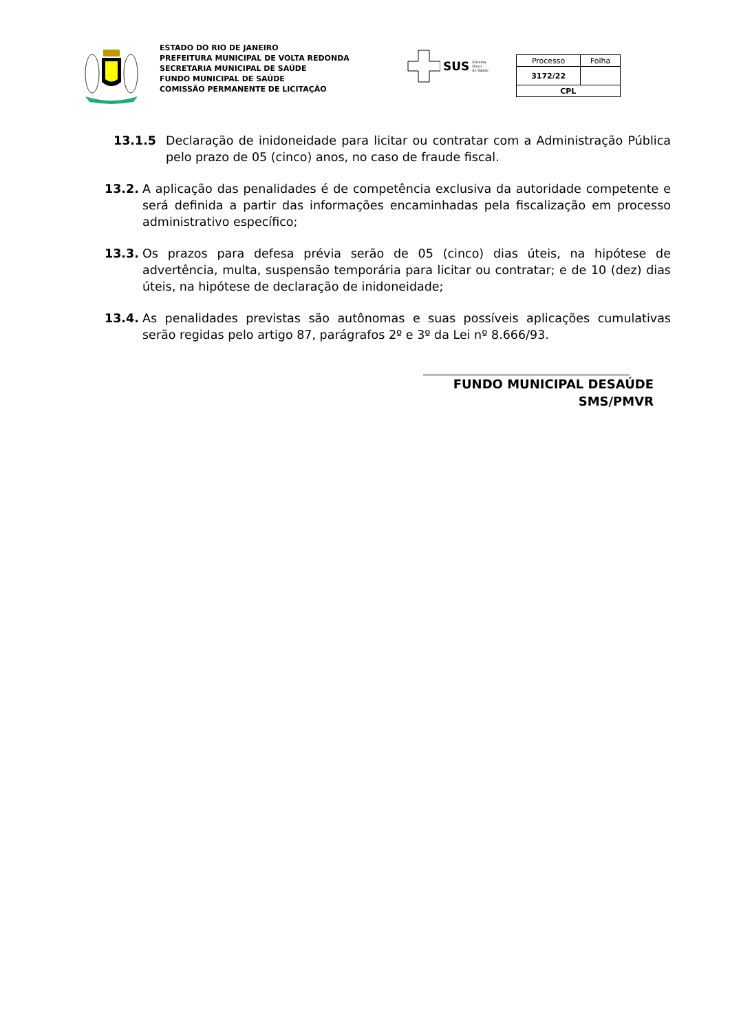ESTADO DO RIO DE JANEIRO
PREFEITURA MUNICIPAL DE VOLTA REDONDA
SECRETARIA MUNICIPAL DE SAÚDE
FUNDO MUNICIPAL DE SAÚDE
COMISSÃO PERMANENTE DE LICITAÇÃO
SUS Sistema
Único
de Saúde
| Processo | Folha |
| 3172/22 | |
| CPL | |
13.1.5 Declaração de inidoneidade para licitar ou contratar com a Administração Pública pelo prazo de 05 (cinco) anos, no caso de fraude fiscal.
13.2. A aplicação das penalidades é de competência exclusiva da autoridade competente e será definida a partir das informações encaminhadas pela fiscalização em processo administrativo específico;
13.3. Os prazos para defesa prévia serão de 05 (cinco) dias úteis, na hipótese de advertência, multa, suspensão temporária para licitar ou contratar; e de 10 (dez) dias úteis, na hipótese de declaração de inidoneidade;
13.4. As penalidades previstas são autônomas e suas possíveis aplicações cumulativas serão regidas pelo artigo 87, parágrafos 2º e 3º da Lei nº 8.666/93.
FUNDO MUNICIPAL DESAÚDE
SMS/PMVR